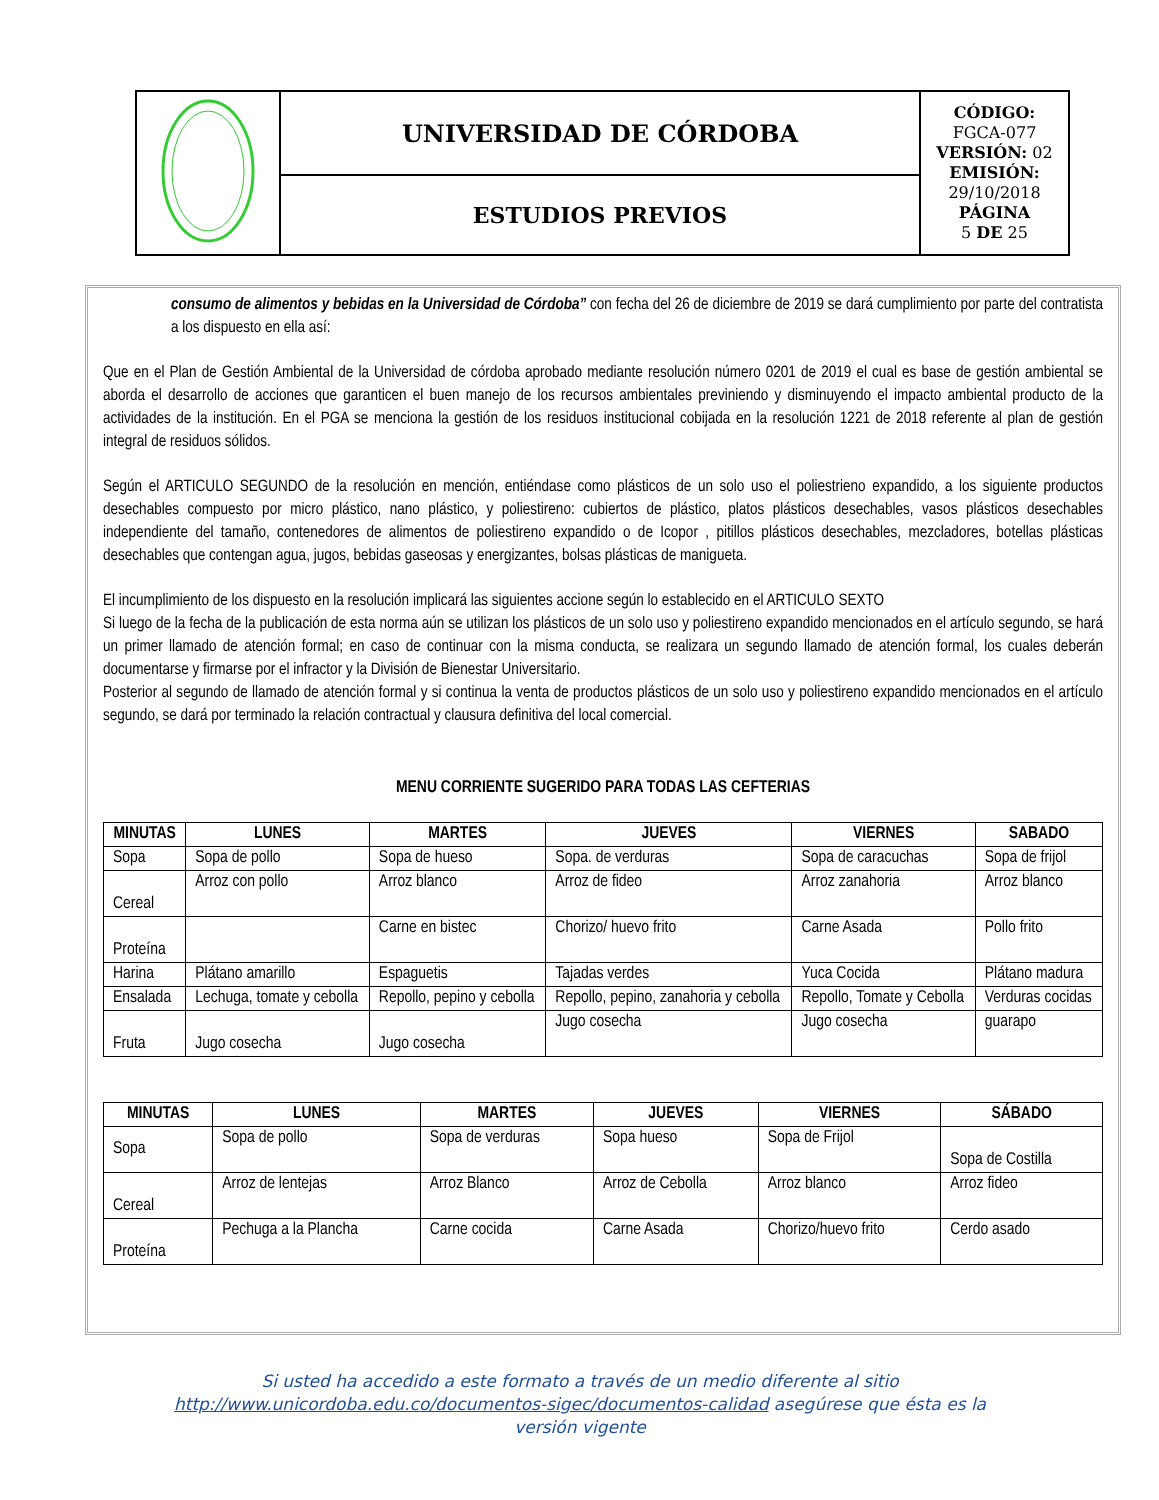| | UNIVERSIDAD DE CÓRDOBA | CÓDIGO: FGCA-077 VERSIÓN: 02 EMISIÓN: 29/10/2018 PÁGINA 5 DE 25 |
| | ESTUDIOS PREVIOS | |
consumo de alimentos y bebidas en la Universidad de Córdoba” con fecha del 26 de diciembre de 2019 se dará cumplimiento por parte del contratista a los dispuesto en ella así:
Que en el Plan de Gestión Ambiental de la Universidad de córdoba aprobado mediante resolución número 0201 de 2019 el cual es base de gestión ambiental se aborda el desarrollo de acciones que garanticen el buen manejo de los recursos ambientales previniendo y disminuyendo el impacto ambiental producto de la actividades de la institución. En el PGA se menciona la gestión de los residuos institucional cobijada en la resolución 1221 de 2018 referente al plan de gestión integral de residuos sólidos.
Según el ARTICULO SEGUNDO de la resolución en mención, entiéndase como plásticos de un solo uso el poliestrieno expandido, a los siguiente productos desechables compuesto por micro plástico, nano plástico, y poliestireno: cubiertos de plástico, platos plásticos desechables, vasos plásticos desechables independiente del tamaño, contenedores de alimentos de poliestireno expandido o de Icopor , pitillos plásticos desechables, mezcladores, botellas plásticas desechables que contengan agua, jugos, bebidas gaseosas y energizantes, bolsas plásticas de manigueta.
El incumplimiento de los dispuesto en la resolución implicará las siguientes accione según lo establecido en el ARTICULO SEXTO
Si luego de la fecha de la publicación de esta norma aún se utilizan los plásticos de un solo uso y poliestireno expandido mencionados en el artículo segundo, se hará un primer llamado de atención formal; en caso de continuar con la misma conducta, se realizara un segundo llamado de atención formal, los cuales deberán documentarse y firmarse por el infractor y la División de Bienestar Universitario.
Posterior al segundo de llamado de atención formal y si continua la venta de productos plásticos de un solo uso y poliestireno expandido mencionados en el artículo segundo, se dará por terminado la relación contractual y clausura definitiva del local comercial.
MENU CORRIENTE SUGERIDO PARA TODAS LAS CEFTERIAS
| MINUTAS | LUNES | MARTES | JUEVES | VIERNES | SABADO |
| --- | --- | --- | --- | --- | --- |
| Sopa | Sopa de pollo | Sopa de hueso | Sopa. de verduras | Sopa de caracuchas | Sopa de frijol |
| Cereal | Arroz con pollo | Arroz blanco | Arroz de fideo | Arroz zanahoria | Arroz blanco |
| Proteína | | Carne en bistec | Chorizo/ huevo frito | Carne Asada | Pollo frito |
| Harina | Plátano amarillo | Espaguetis | Tajadas verdes | Yuca Cocida | Plátano madura |
| Ensalada | Lechuga, tomate y cebolla | Repollo, pepino y cebolla | Repollo, pepino, zanahoria y cebolla | Repollo, Tomate y Cebolla | Verduras cocidas |
| Fruta | Jugo cosecha | Jugo cosecha | Jugo cosecha | Jugo cosecha | guarapo |
| MINUTAS | LUNES | MARTES | JUEVES | VIERNES | SÁBADO |
| --- | --- | --- | --- | --- | --- |
| Sopa | Sopa de pollo | Sopa de verduras | Sopa hueso | Sopa de Frijol | Sopa de Costilla |
| Cereal | Arroz de lentejas | Arroz Blanco | Arroz de Cebolla | Arroz blanco | Arroz fideo |
| Proteína | Pechuga a la Plancha | Carne cocida | Carne Asada | Chorizo/huevo frito | Cerdo asado |
Si usted ha accedido a este formato a través de un medio diferente al sitio http://www.unicordoba.edu.co/documentos-sigec/documentos-calidad asegúrese que ésta es la versión vigente